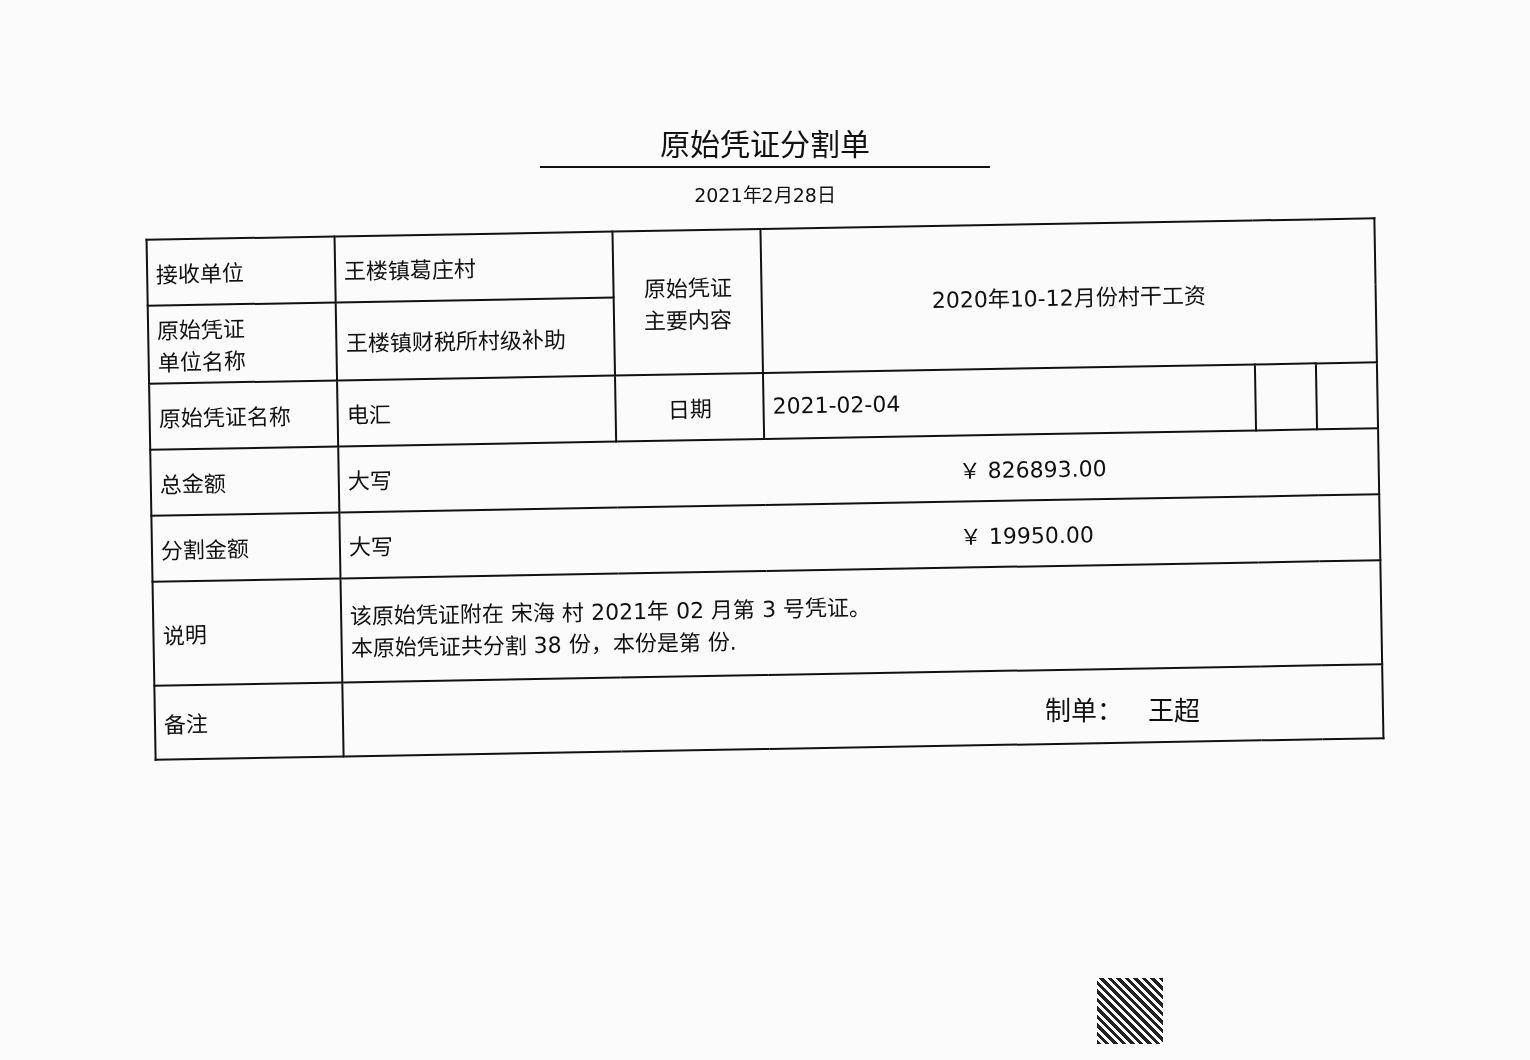原始凭证分割单
2021年2月28日
| 接收单位 | 王楼镇葛庄村 | 原始凭证 主要内容 | 2020年10-12月份村干工资 | | |
| 原始凭证 单位名称 | 王楼镇财税所村级补助 | | | | |
| 原始凭证名称 | 电汇 | 日期 | 2021-02-04 | | |
| 总金额 | 大写 ￥ 826893.00 | | | | |
| 分割金额 | 大写 ￥ 19950.00 | | | | |
| 说明 | 该原始凭证附在 宋海 村 2021年 02 月第 3 号凭证。 本原始凭证共分割 38 份，本份是第 份. | | | | |
| 备注 | | | | | |
制单： 王超